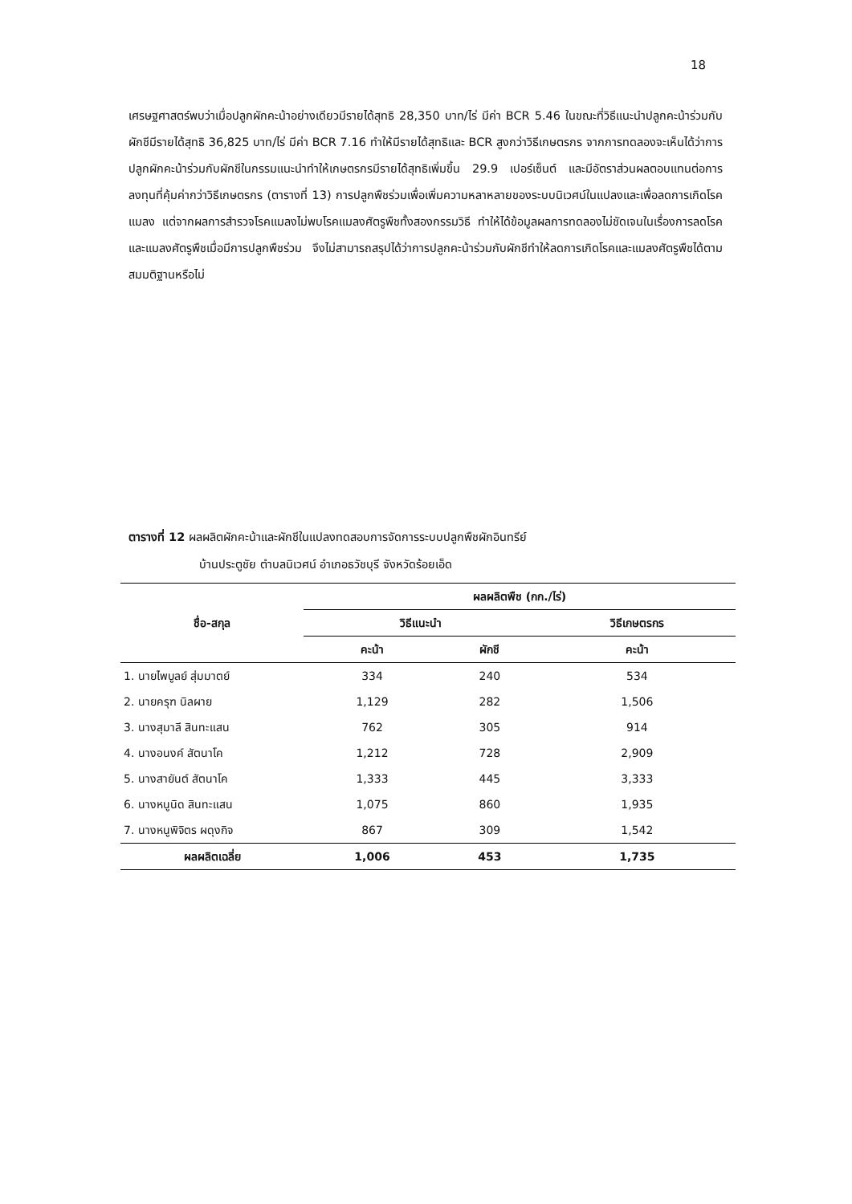18
เศรษฐศาสตร์พบว่าเมื่อปลูกผักคะน้าอย่างเดียวมีรายได้สุทธิ 28,350 บาท/ไร่ มีค่า BCR 5.46 ในขณะที่วิธีแนะนำปลูกคะน้าร่วมกับผักชีมีรายได้สุทธิ 36,825 บาท/ไร่ มีค่า BCR 7.16 ทำให้มีรายได้สุทธิและ BCR สูงกว่าวิธีเกษตรกร จากการทดลองจะเห็นได้ว่าการปลูกผักคะน้าร่วมกับผักชีในกรรมแนะนำทำให้เกษตรกรมีรายได้สุทธิเพิ่มขึ้น 29.9 เปอร์เซ็นต์ และมีอัตราส่วนผลตอบแทนต่อการลงทุนที่คุ้มค่ากว่าวิธีเกษตรกร (ตารางที่ 13) การปลูกพืชร่วมเพื่อเพิ่มความหลาหลายของระบบนิเวศน์ในแปลงและเพื่อลดการเกิดโรคแมลง แต่จากผลการสำรวจโรคแมลงไม่พบโรคแมลงศัตรูพืชทั้งสองกรรมวิธี ทำให้ได้ข้อมูลผลการทดลองไม่ชัดเจนในเรื่องการลดโรคและแมลงศัตรูพืชเมื่อมีการปลูกพืชร่วม จึงไม่สามารถสรุปได้ว่าการปลูกคะน้าร่วมกับผักชีทำให้ลดการเกิดโรคและแมลงศัตรูพืชได้ตามสมมติฐานหรือไม่
ตารางที่ 12 ผลผลิตผักคะน้าและผักชีในแปลงทดสอบการจัดการระบบปลูกพืชผักอินทรีย์
บ้านประตูชัย ตำบลนิเวศน์ อำเภอธวัชบุรี จังหวัดร้อยเอ็ด
| ชื่อ-สกุล | ผลผลิตพืช (กก./ไร่) | | |
| --- | --- | --- | --- |
| | วิธีแนะนำ | | วิธีเกษตรกร |
| | คะน้า | ผักชี | คะน้า |
| 1. นายไพบูลย์ สุ่มมาตย์ | 334 | 240 | 534 |
| 2. นายครุฑ นิลผาย | 1,129 | 282 | 1,506 |
| 3. นางสุมาลี สินทะแสน | 762 | 305 | 914 |
| 4. นางอนงค์ สัตนาโค | 1,212 | 728 | 2,909 |
| 5. นางสายันต์ สัตนาโค | 1,333 | 445 | 3,333 |
| 6. นางหนูนิด สินทะแสน | 1,075 | 860 | 1,935 |
| 7. นางหนูพิจิตร ผดุงกิจ | 867 | 309 | 1,542 |
| ผลผลิตเฉลี่ย | 1,006 | 453 | 1,735 |